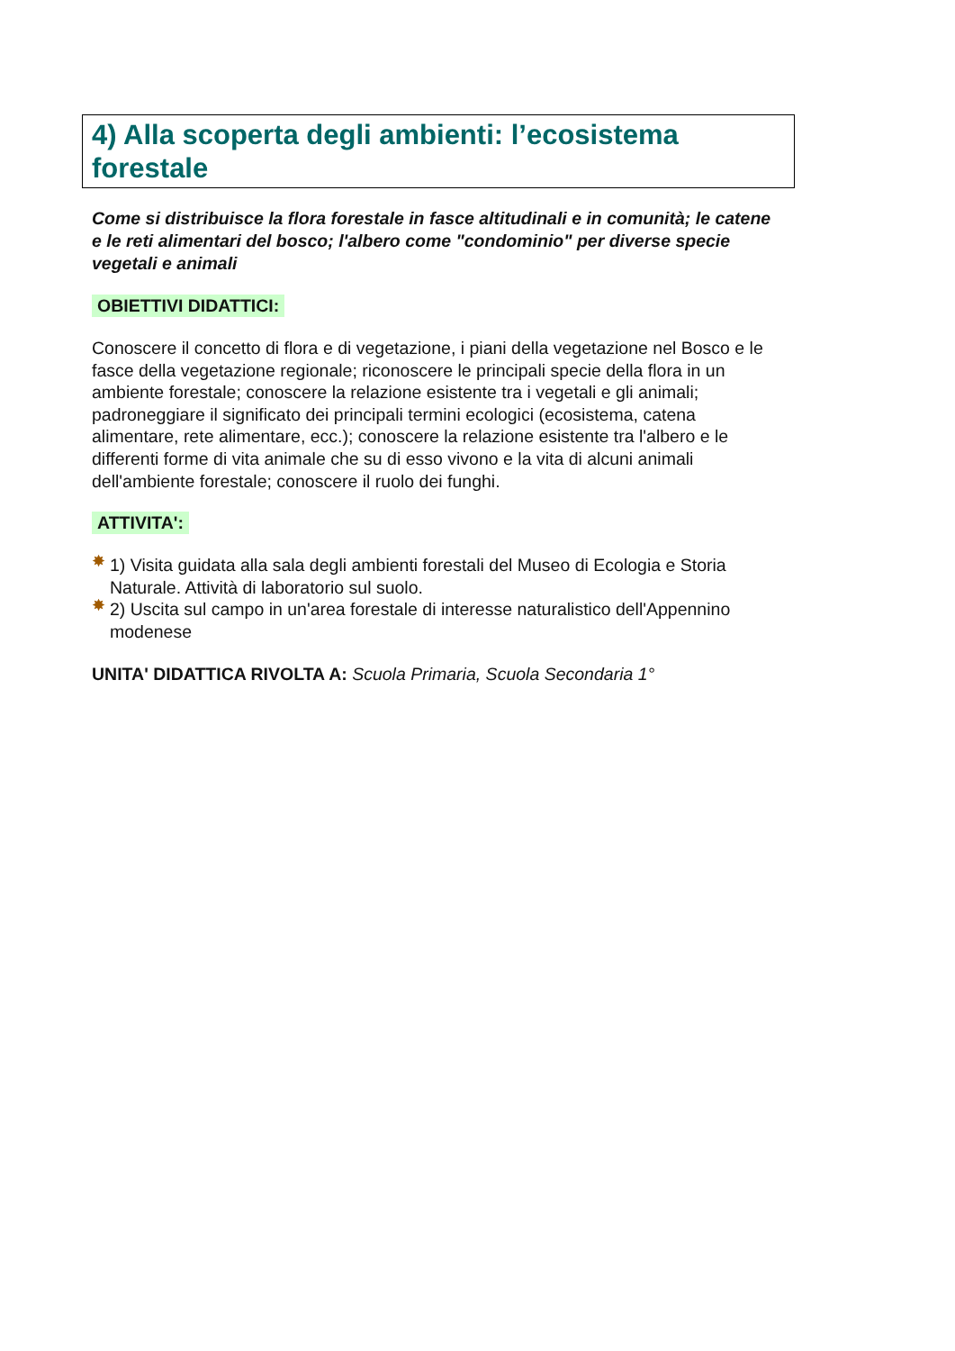4) Alla scoperta degli ambienti: l’ecosistema forestale
Come si distribuisce la flora forestale in fasce altitudinali e in comunità; le catene e le reti alimentari del bosco; l'albero come "condominio" per diverse specie vegetali e animali
OBIETTIVI DIDATTICI:
Conoscere il concetto di flora e di vegetazione, i piani della vegetazione nel Bosco e le fasce della vegetazione regionale; riconoscere le principali specie della flora in un ambiente forestale; conoscere la relazione esistente tra i vegetali e gli animali; padroneggiare il significato dei principali termini ecologici (ecosistema, catena alimentare, rete alimentare, ecc.); conoscere la relazione esistente tra l'albero e le differenti forme di vita animale che su di esso vivono e la vita di alcuni animali dell'ambiente forestale; conoscere il ruolo dei funghi.
ATTIVITA':
✸ 1) Visita guidata alla sala degli ambienti forestali del Museo di Ecologia e Storia Naturale. Attività di laboratorio sul suolo.
✸ 2) Uscita sul campo in un'area forestale di interesse naturalistico dell'Appennino modenese
UNITA' DIDATTICA RIVOLTA A: Scuola Primaria, Scuola Secondaria 1°